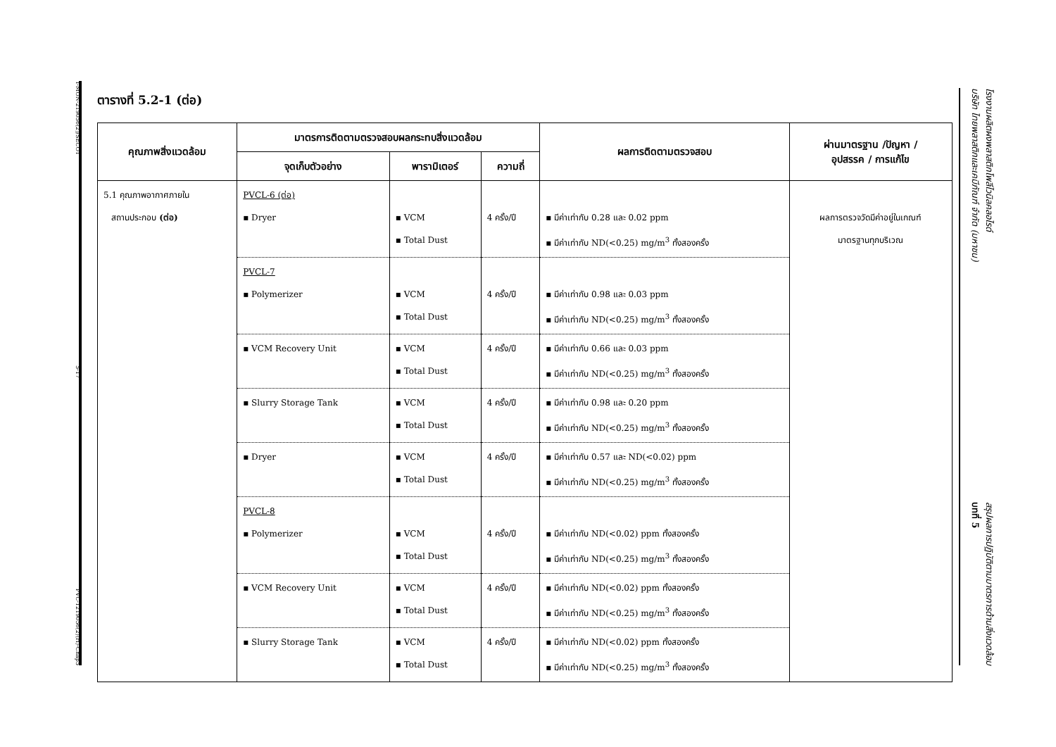T-MON-219056(2)/SECOT 5-17 PVC-T219056(2)(H)-Chap5
ตารางที่ 5.2-1 (ต่อ)
| คุณภาพสิ่งแวดล้อม | มาตรการติดตามตรวจสอบผลกระทบสิ่งแวดล้อม | | | ผลการติดตามตรวจสอบ | ผ่านมาตรฐาน /ปัญหา / อุปสรรค / การแก้ไข |
| --- | --- | --- | --- | --- | --- |
| | จุดเก็บตัวอย่าง | พารามิเตอร์ | ความถี่ | | |
| 5.1 คุณภาพอากาศภายใน สถานประกอบ (ต่อ) | PVCL-6 (ต่อ) ▪ Dryer | ▪ VCM ▪ Total Dust | 4 ครั้ง/ปี | ▪ มีค่าเท่ากับ 0.28 และ 0.02 ppm ▪ มีค่าเท่ากับ ND(<0.25) mg/m<sup>3</sup> ทั้งสองครั้ง | ผลการตรวจวัดมีค่าอยู่ในเกณฑ์ มาตรฐานทุกบริเวณ |
| | PVCL-7 ▪ Polymerizer | ▪ VCM ▪ Total Dust | 4 ครั้ง/ปี | ▪ มีค่าเท่ากับ 0.98 และ 0.03 ppm ▪ มีค่าเท่ากับ ND(<0.25) mg/m<sup>3</sup> ทั้งสองครั้ง | |
| | ▪ VCM Recovery Unit | ▪ VCM ▪ Total Dust | 4 ครั้ง/ปี | ▪ มีค่าเท่ากับ 0.66 และ 0.03 ppm ▪ มีค่าเท่ากับ ND(<0.25) mg/m<sup>3</sup> ทั้งสองครั้ง | |
| | ▪ Slurry Storage Tank | ▪ VCM ▪ Total Dust | 4 ครั้ง/ปี | ▪ มีค่าเท่ากับ 0.98 และ 0.20 ppm ▪ มีค่าเท่ากับ ND(<0.25) mg/m<sup>3</sup> ทั้งสองครั้ง | |
| | ▪ Dryer | ▪ VCM ▪ Total Dust | 4 ครั้ง/ปี | ▪ มีค่าเท่ากับ 0.57 และ ND(<0.02) ppm ▪ มีค่าเท่ากับ ND(<0.25) mg/m<sup>3</sup> ทั้งสองครั้ง | |
| | PVCL-8 ▪ Polymerizer | ▪ VCM ▪ Total Dust | 4 ครั้ง/ปี | ▪ มีค่าเท่ากับ ND(<0.02) ppm ทั้งสองครั้ง ▪ มีค่าเท่ากับ ND(<0.25) mg/m<sup>3</sup> ทั้งสองครั้ง | |
| | ▪ VCM Recovery Unit | ▪ VCM ▪ Total Dust | 4 ครั้ง/ปี | ▪ มีค่าเท่ากับ ND(<0.02) ppm ทั้งสองครั้ง ▪ มีค่าเท่ากับ ND(<0.25) mg/m<sup>3</sup> ทั้งสองครั้ง | |
| | ▪ Slurry Storage Tank | ▪ VCM ▪ Total Dust | 4 ครั้ง/ปี | ▪ มีค่าเท่ากับ ND(<0.02) ppm ทั้งสองครั้ง ▪ มีค่าเท่ากับ ND(<0.25) mg/m<sup>3</sup> ทั้งสองครั้ง | |
โรงงานผลิตผงพลาสติกโพลีไวนิลคลอไรด์
บริษัท ไทยพลาสติกและเคมีภัณฑ์ จำกัด (มหาชน) สรุปผลการปฏิบัติตามมาตรการด้านสิ่งแวดล้อม
บทที่ 5